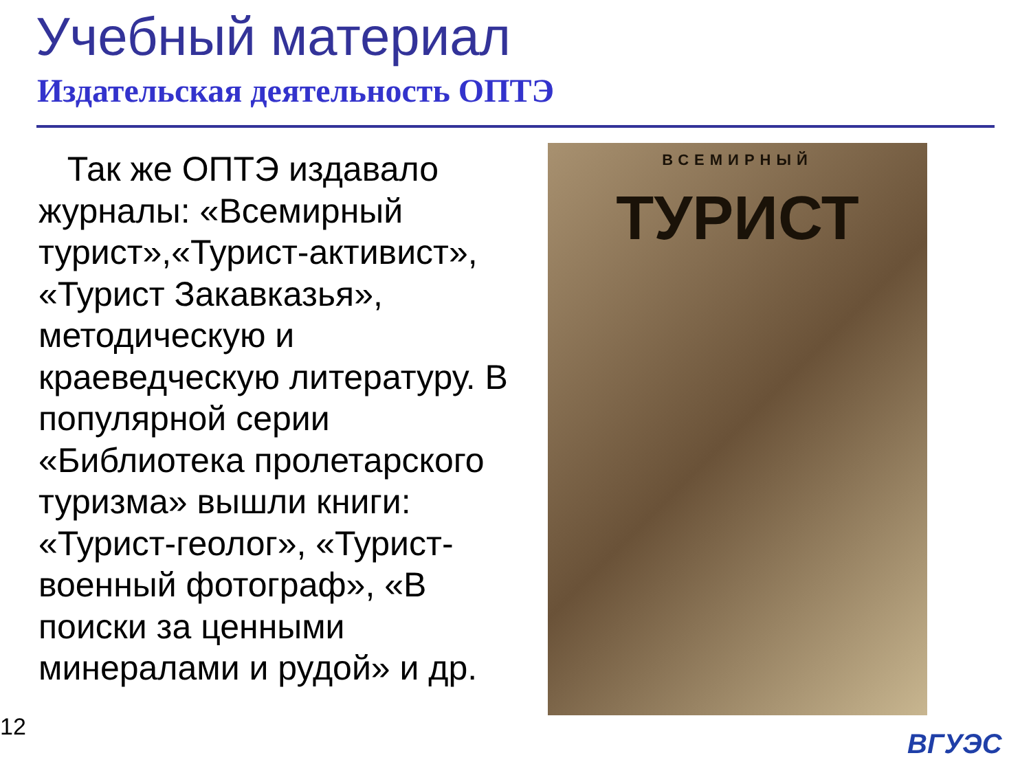Учебный материал
Издательская деятельность ОПТЭ
Так же ОПТЭ издавало журналы: «Всемирный турист»,«Турист-активист», «Турист Закавказья», методическую и краеведческую литературу. В популярной серии «Библиотека пролетарского туризма» вышли книги: «Турист-геолог», «Турист-военный фотограф», «В поиски за ценными минералами и рудой» и др.
ВСЕМИРНЫЙ
ТУРИСТ
12
ВГУЭС